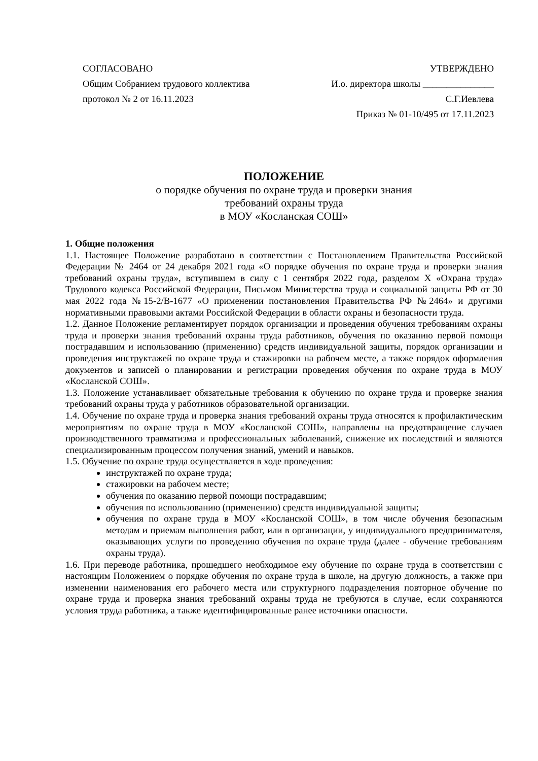СОГЛАСОВАНО
Общим Собранием трудового коллектива
протокол № 2 от 16.11.2023
УТВЕРЖДЕНО
И.о. директора школы _______________
С.Г.Иевлева
Приказ № 01-10/495 от 17.11.2023
ПОЛОЖЕНИЕ
о порядке обучения по охране труда и проверки знания
требований охраны труда
в МОУ «Косланская СОШ»
1. Общие положения
1.1. Настоящее Положение разработано в соответствии с Постановлением Правительства Российской Федерации № 2464 от 24 декабря 2021 года «О порядке обучения по охране труда и проверки знания требований охраны труда», вступившем в силу с 1 сентября 2022 года, разделом X «Охрана труда» Трудового кодекса Российской Федерации, Письмом Министерства труда и социальной защиты РФ от 30 мая 2022 года №15-2/В-1677 «О применении постановления Правительства РФ №2464» и другими нормативными правовыми актами Российской Федерации в области охраны и безопасности труда.
1.2. Данное Положение регламентирует порядок организации и проведения обучения требованиям охраны труда и проверки знания требований охраны труда работников, обучения по оказанию первой помощи пострадавшим и использованию (применению) средств индивидуальной защиты, порядок организации и проведения инструктажей по охране труда и стажировки на рабочем месте, а также порядок оформления документов и записей о планировании и регистрации проведения обучения по охране труда в МОУ «Косланской СОШ».
1.3. Положение устанавливает обязательные требования к обучению по охране труда и проверке знания требований охраны труда у работников образовательной организации.
1.4. Обучение по охране труда и проверка знания требований охраны труда относятся к профилактическим мероприятиям по охране труда в МОУ «Косланской СОШ», направлены на предотвращение случаев производственного травматизма и профессиональных заболеваний, снижение их последствий и являются специализированным процессом получения знаний, умений и навыков.
1.5. Обучение по охране труда осуществляется в ходе проведения:
инструктажей по охране труда;
стажировки на рабочем месте;
обучения по оказанию первой помощи пострадавшим;
обучения по использованию (применению) средств индивидуальной защиты;
обучения по охране труда в МОУ «Косланской СОШ», в том числе обучения безопасным методам и приемам выполнения работ, или в организации, у индивидуального предпринимателя, оказывающих услуги по проведению обучения по охране труда (далее - обучение требованиям охраны труда).
1.6. При переводе работника, прошедшего необходимое ему обучение по охране труда в соответствии с настоящим Положением о порядке обучения по охране труда в школе, на другую должность, а также при изменении наименования его рабочего места или структурного подразделения повторное обучение по охране труда и проверка знания требований охраны труда не требуются в случае, если сохраняются условия труда работника, а также идентифицированные ранее источники опасности.